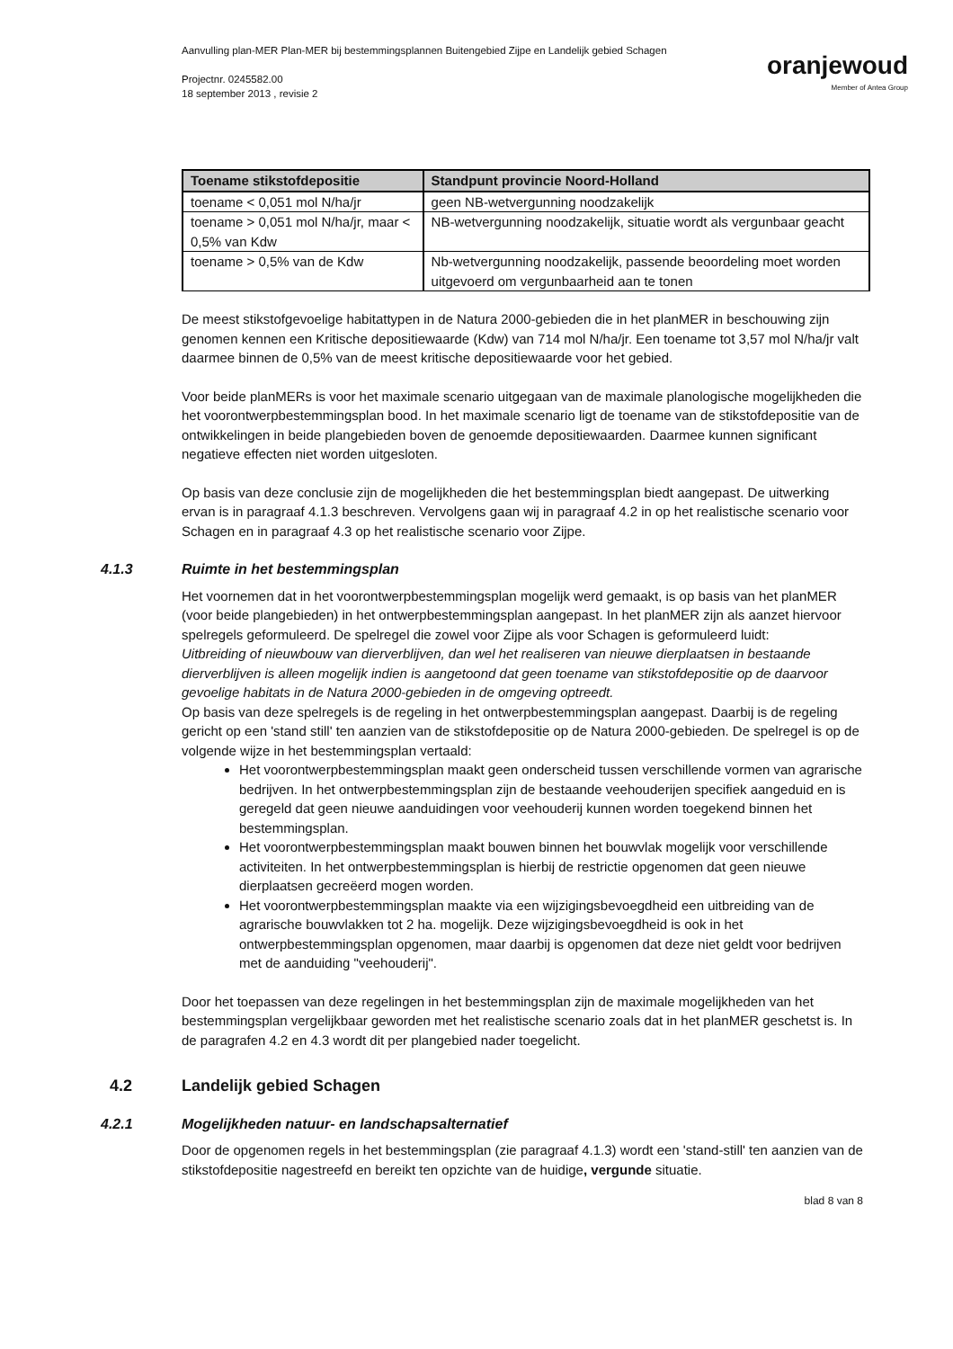Aanvulling plan-MER Plan-MER bij bestemmingsplannen Buitengebied Zijpe en Landelijk gebied Schagen
Projectnr. 0245582.00
18 september 2013 , revisie 2
oranjewoud
Member of Antea Group
| Toename stikstofdepositie | Standpunt provincie Noord-Holland |
| --- | --- |
| toename < 0,051 mol N/ha/jr | geen NB-wetvergunning noodzakelijk |
| toename > 0,051 mol N/ha/jr, maar < 0,5% van Kdw | NB-wetvergunning noodzakelijk, situatie wordt als vergunbaar geacht |
| toename > 0,5% van de Kdw | Nb-wetvergunning noodzakelijk, passende beoordeling moet worden uitgevoerd om vergunbaarheid aan te tonen |
De meest stikstofgevoelige habitattypen in de Natura 2000-gebieden die in het planMER in beschouwing zijn genomen kennen een Kritische depositiewaarde (Kdw) van 714 mol N/ha/jr. Een toename tot 3,57 mol N/ha/jr valt daarmee binnen de 0,5% van de meest kritische depositiewaarde voor het gebied.
Voor beide planMERs is voor het maximale scenario uitgegaan van de maximale planologische mogelijkheden die het voorontwerpbestemmingsplan bood. In het maximale scenario ligt de toename van de stikstofdepositie van de ontwikkelingen in beide plangebieden boven de genoemde depositiewaarden. Daarmee kunnen significant negatieve effecten niet worden uitgesloten.
Op basis van deze conclusie zijn de mogelijkheden die het bestemmingsplan biedt aangepast. De uitwerking ervan is in paragraaf 4.1.3 beschreven. Vervolgens gaan wij in paragraaf 4.2 in op het realistische scenario voor Schagen en in paragraaf 4.3 op het realistische scenario voor Zijpe.
4.1.3 Ruimte in het bestemmingsplan
Het voornemen dat in het voorontwerpbestemmingsplan mogelijk werd gemaakt, is op basis van het planMER (voor beide plangebieden) in het ontwerpbestemmingsplan aangepast. In het planMER zijn als aanzet hiervoor spelregels geformuleerd. De spelregel die zowel voor Zijpe als voor Schagen is geformuleerd luidt:
Uitbreiding of nieuwbouw van dierverblijven, dan wel het realiseren van nieuwe dierplaatsen in bestaande dierverblijven is alleen mogelijk indien is aangetoond dat geen toename van stikstofdepositie op de daarvoor gevoelige habitats in de Natura 2000-gebieden in de omgeving optreedt.
Op basis van deze spelregels is de regeling in het ontwerpbestemmingsplan aangepast. Daarbij is de regeling gericht op een 'stand still' ten aanzien van de stikstofdepositie op de Natura 2000-gebieden. De spelregel is op de volgende wijze in het bestemmingsplan vertaald:
Het voorontwerpbestemmingsplan maakt geen onderscheid tussen verschillende vormen van agrarische bedrijven. In het ontwerpbestemmingsplan zijn de bestaande veehouderijen specifiek aangeduid en is geregeld dat geen nieuwe aanduidingen voor veehouderij kunnen worden toegekend binnen het bestemmingsplan.
Het voorontwerpbestemmingsplan maakt bouwen binnen het bouwvlak mogelijk voor verschillende activiteiten. In het ontwerpbestemmingsplan is hierbij de restrictie opgenomen dat geen nieuwe dierplaatsen gecreëerd mogen worden.
Het voorontwerpbestemmingsplan maakte via een wijzigingsbevoegdheid een uitbreiding van de agrarische bouwvlakken tot 2 ha. mogelijk. Deze wijzigingsbevoegdheid is ook in het ontwerpbestemmingsplan opgenomen, maar daarbij is opgenomen dat deze niet geldt voor bedrijven met de aanduiding "veehouderij".
Door het toepassen van deze regelingen in het bestemmingsplan zijn de maximale mogelijkheden van het bestemmingsplan vergelijkbaar geworden met het realistische scenario zoals dat in het planMER geschetst is. In de paragrafen 4.2 en 4.3 wordt dit per plangebied nader toegelicht.
4.2 Landelijk gebied Schagen
4.2.1 Mogelijkheden natuur- en landschapsalternatief
Door de opgenomen regels in het bestemmingsplan (zie paragraaf 4.1.3) wordt een 'stand-still' ten aanzien van de stikstofdepositie nagestreefd en bereikt ten opzichte van de huidige, vergunde situatie.
blad 8 van 8